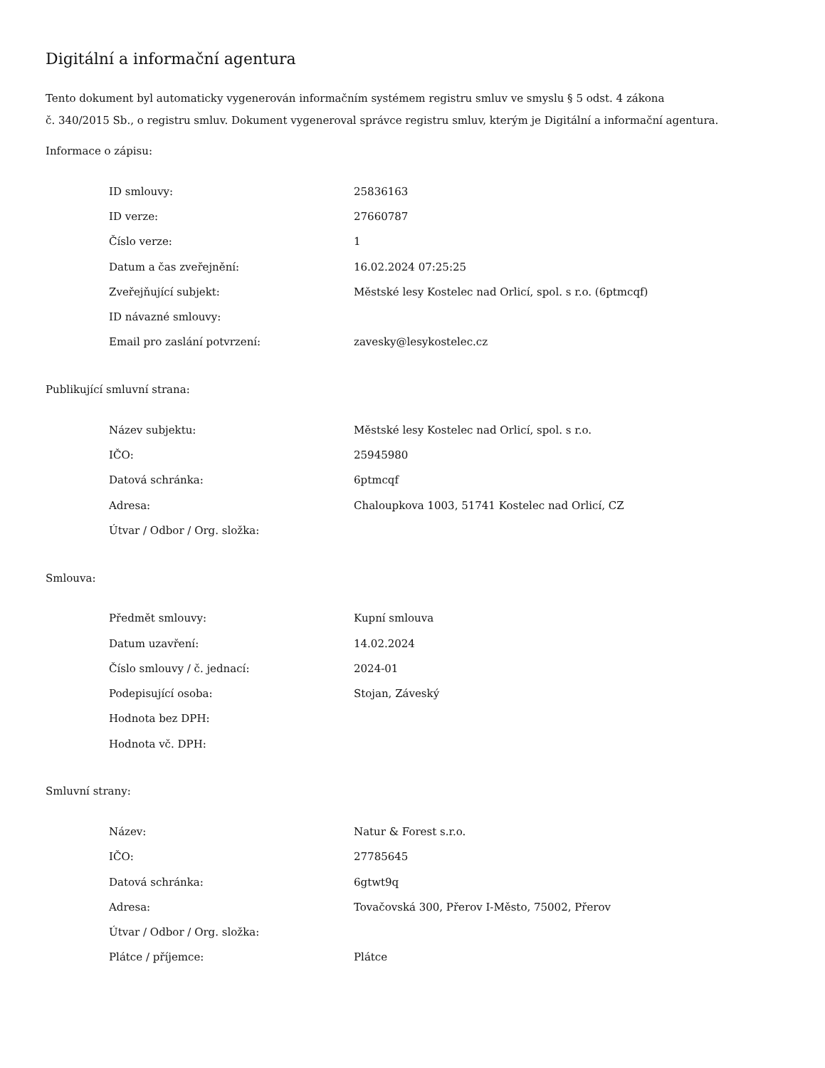Digitální a informační agentura
Tento dokument byl automaticky vygenerován informačním systémem registru smluv ve smyslu § 5 odst. 4 zákona
č. 340/2015 Sb., o registru smluv. Dokument vygeneroval správce registru smluv, kterým je Digitální a informační agentura.
Informace o zápisu:
| ID smlouvy: | 25836163 |
| ID verze: | 27660787 |
| Číslo verze: | 1 |
| Datum a čas zveřejnění: | 16.02.2024 07:25:25 |
| Zveřejňující subjekt: | Městské lesy Kostelec nad Orlicí, spol. s r.o. (6ptmcqf) |
| ID návazné smlouvy: | |
| Email pro zaslání potvrzení: | zavesky@lesykostelec.cz |
Publikující smluvní strana:
| Název subjektu: | Městské lesy Kostelec nad Orlicí, spol. s r.o. |
| IČO: | 25945980 |
| Datová schránka: | 6ptmcqf |
| Adresa: | Chaloupkova 1003, 51741 Kostelec nad Orlicí, CZ |
| Útvar / Odbor / Org. složka: | |
Smlouva:
| Předmět smlouvy: | Kupní smlouva |
| Datum uzavření: | 14.02.2024 |
| Číslo smlouvy / č. jednací: | 2024-01 |
| Podepisující osoba: | Stojan, Záveský |
| Hodnota bez DPH: | |
| Hodnota vč. DPH: | |
Smluvní strany:
| Název: | Natur & Forest s.r.o. |
| IČO: | 27785645 |
| Datová schránka: | 6gtwt9q |
| Adresa: | Tovačovská 300, Přerov I-Město, 75002, Přerov |
| Útvar / Odbor / Org. složka: | |
| Plátce / příjemce: | Plátce |